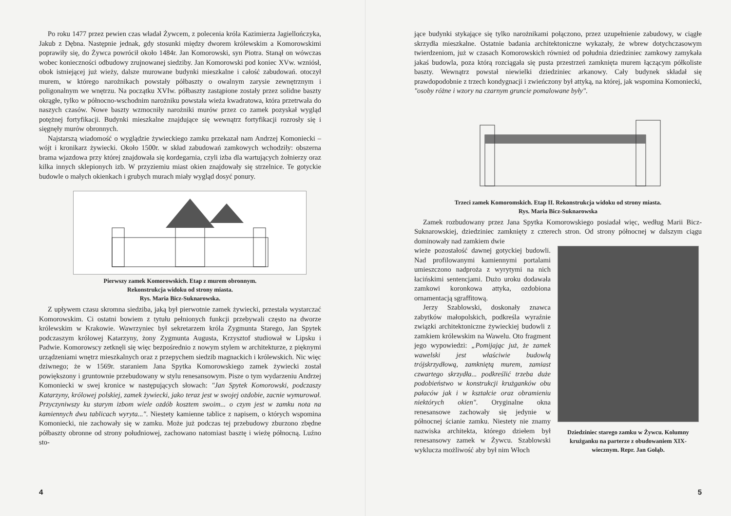Po roku 1477 przez pewien czas władał Żywcem, z polecenia króla Kazimierza Jagiellończyka, Jakub z Dębna. Następnie jednak, gdy stosunki między dworem królewskim a Komorowskimi poprawiły się, do Żywca powrócił około 1484r. Jan Komorowski, syn Piotra. Stanął on wówczas wobec konieczności odbudowy zrujnowanej siedziby. Jan Komorowski pod koniec XVw. wzniósł, obok istniejącej już wieży, dalsze murowane budynki mieszkalne i całość zabudowań. otoczył murem, w którego narożnikach powstały półbaszty o owalnym zarysie zewnętrznym i poligonalnym we wnętrzu. Na początku XVIw. półbaszty zastąpione zostały przez solidne baszty okrągłe, tylko w północno-wschodnim narożniku powstała wieża kwadratowa, która przetrwała do naszych czasów. Nowe baszty wzmocniły narożniki murów przez co zamek pozyskał wygląd potężnej fortyfikacji. Budynki mieszkalne znajdujące się wewnątrz fortyfikacji rozrosły się i sięgnęły murów obronnych.
Najstarszą wiadomość o wyglądzie żywieckiego zamku przekazał nam Andrzej Komoniecki – wójt i kronikarz żywiecki. Około 1500r. w skład zabudowań zamkowych wchodziły: obszerna brama wjazdowa przy której znajdowała się kordegarnia, czyli izba dla wartujących żołnierzy oraz kilka innych sklepionych izb. W przyziemiu miast okien znajdowały się strzelnice. Te gotyckie budowle o małych okienkach i grubych murach miały wygląd dosyć ponury.
Pierwszy zamek Komorowskich. Etap z murem obronnym.
Rekonstrukcja widoku od strony miasta.
Rys. Maria Bicz-Suknarowska.
Z upływem czasu skromna siedziba, jaką był pierwotnie zamek żywiecki, przestała wystarczać Komorowskim. Ci ostatni bowiem z tytułu pełnionych funkcji przebywali często na dworze królewskim w Krakowie. Wawrzyniec był sekretarzem króla Zygmunta Starego, Jan Spytek podczaszym królowej Katarzyny, żony Zygmunta Augusta, Krzysztof studiował w Lipsku i Padwie. Komorowscy zetknęli się więc bezpośrednio z nowym stylem w architekturze, z pięknymi urządzeniami wnętrz mieszkalnych oraz z przepychem siedzib magnackich i królewskich. Nic więc dziwnego; że w 1569r. staraniem Jana Spytka Komorowskiego zamek żywiecki został powiększony i gruntownie przebudowany w stylu renesansowym. Pisze o tym wydarzeniu Andrzej Komoniecki w swej kronice w następujących słowach: "Jan Spytek Komorowski, podczaszy Katarzyny, królowej polskiej, zamek żywiecki, jako teraz jest w swojej ozdobie, zacnie wymurował. Przyczyniwszy ku starym izbom wiele ozdób kosztem swoim... o czym jest w zamku nota na kamiennych dwu tablicach wyryta...". Niestety kamienne tablice z napisem, o których wspomina Komoniecki, nie zachowały się w zamku. Może już podczas tej przebudowy zburzono zbędne półbaszty obronne od strony południowej, zachowano natomiast basztę i wieżę północną. Luźno sto-
4
jące budynki stykające się tylko narożnikami połączono, przez uzupełnienie zabudowy, w ciągłe skrzydła mieszkalne. Ostatnie badania architektoniczne wykazały, że wbrew dotychczasowym twierdzeniom, już w czasach Komorowskich również od południa dziedziniec zamkowy zamykała jakaś budowla, poza którą rozciągała się pusta przestrzeń zamknięta murem łączącym półkoliste baszty. Wewnątrz powstał niewielki dziedziniec arkanowy. Cały budynek składał się prawdopodobnie z trzech kondygnacji i zwieńczony był attyką, na której, jak wspomina Komoniecki, "osoby różne i wzory na czarnym gruncie pomalowane były".
Trzeci zamek Komoromskich. Etap II. Rekonstrukcja widoku od strony miasta.
Rys. Maria Bicz-Suknarowska
Zamek rozbudowany przez Jana Spytka Komorowskiego posiadał więc, według Marii Bicz-Suknarowskiej, dziedziniec zamknięty z czterech stron. Od strony północnej w dalszym ciągu dominowały nad zamkiem dwie
wieże pozostałość dawnej gotyckiej budowli. Nad profilowanymi kamiennymi portalami umieszczono nadproża z wyrytymi na nich łacińskimi sentencjami. Dużo uroku dodawała zamkowi koronkowa attyka, ozdobiona ornamentacją sgraffitową.
Jerzy Szablowski, doskonały znawca zabytków małopolskich, podkreśla wyraźnie związki architektoniczne żywieckiej budowli z zamkiem królewskim na Wawelu. Oto fragment jego wypowiedzi: „Pomijając już, że zamek wawelski jest właściwie budowlą trójskrzydłową, zamkniętą murem, zamiast czwartego skrzydła... podkreślić trzeba duże podobieństwo w konstrukcji krużganków obu pałaców jak i w kształcie oraz obramieniu niektórych okien". Oryginalne okna renesansowe zachowały się jedynie w północnej ścianie zamku. Niestety nie znamy nazwiska architekta, którego dziełem był renesansowy zamek w Żywcu. Szablowski wyklucza możliwość aby był nim Włoch
Dziedziniec starego zamku w Żywcu. Kolumny krużganku na parterze z obudowaniem XIX-wiecznym. Repr. Jan Gołąb.
5